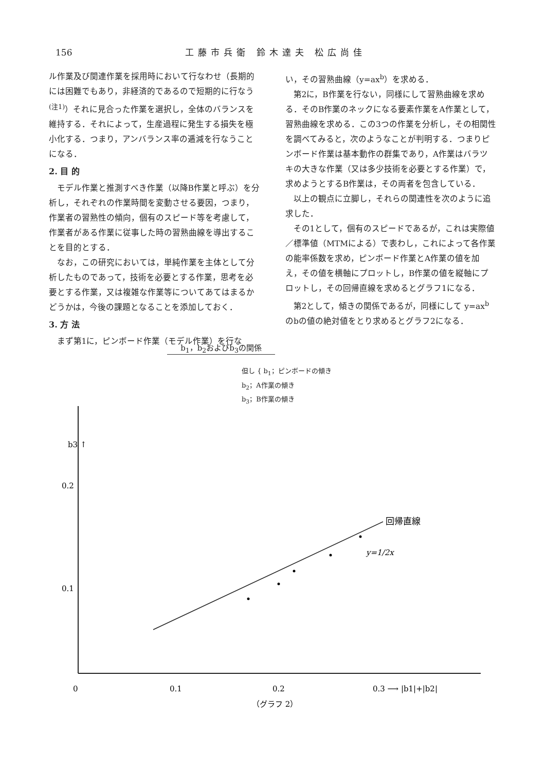156 工藤市兵衛 鈴木達夫 松広尚佳
ル作業及び関連作業を採用時において行なわせ（長期的には困難でもあり，非経済的であるので短期的に行なう<sup>(注1)</sup>）それに見合った作業を選択し，全体のバランスを維持する．それによって，生産過程に発生する損失を極小化する．つまり，アンバランス率の逓減を行なうことになる．
2. 目 的
モデル作業と推測すべき作業（以降B作業と呼ぶ）を分析し，それぞれの作業時間を変動させる要因，つまり，作業者の習熟性の傾向，個有のスピード等を考慮して，作業者がある作業に従事した時の習熟曲線を導出することを目的とする．
なお，この研究においては，単純作業を主体として分析したものであって，技術を必要とする作業，思考を必要とする作業，又は複雑な作業等についてあてはまるかどうかは，今後の課題となることを添加しておく．
3. 方 法
まず第1に，ピンボード作業（モデル作業）を行な
い，その習熟曲線（y=ax<sup>b</sup>）を求める．
第2に，B作業を行ない，同様にして習熟曲線を求める．そのB作業のネックになる要素作業をA作業として，習熟曲線を求める．この3つの作業を分析し，その相関性を調べてみると，次のようなことが判明する．つまりピンボード作業は基本動作の群集であり，A作業はバラツキの大きな作業（又は多少技術を必要とする作業）で，求めようとするB作業は，その両者を包含している．
以上の観点に立脚し，それらの関連性を次のように追求した．
その1として，個有のスピードであるが，これは実際値／標準値（MTMによる）で表わし，これによって各作業の能率係数を求め，ピンボード作業とA作業の値を加え，その値を横軸にプロットし，B作業の値を縦軸にプロットし，その回帰直線を求めるとグラフ1になる．
第2として，傾きの関係であるが，同様にして y=ax<sup>b</sup> のbの値の絶対値をとり求めるとグラフ2になる．
b<sub>1</sub>，b<sub>2</sub>およびb<sub>3</sub>の関係
但し { b<sub>1</sub>；ピンボードの傾き
b<sub>2</sub>；A作業の傾き
b<sub>3</sub>；B作業の傾き
b3 ↑
0.2
0.1
0
0.1
0.2
0.3 ⟶ |b1|+|b2|
回帰直線
y=1/2x
（グラフ 2）